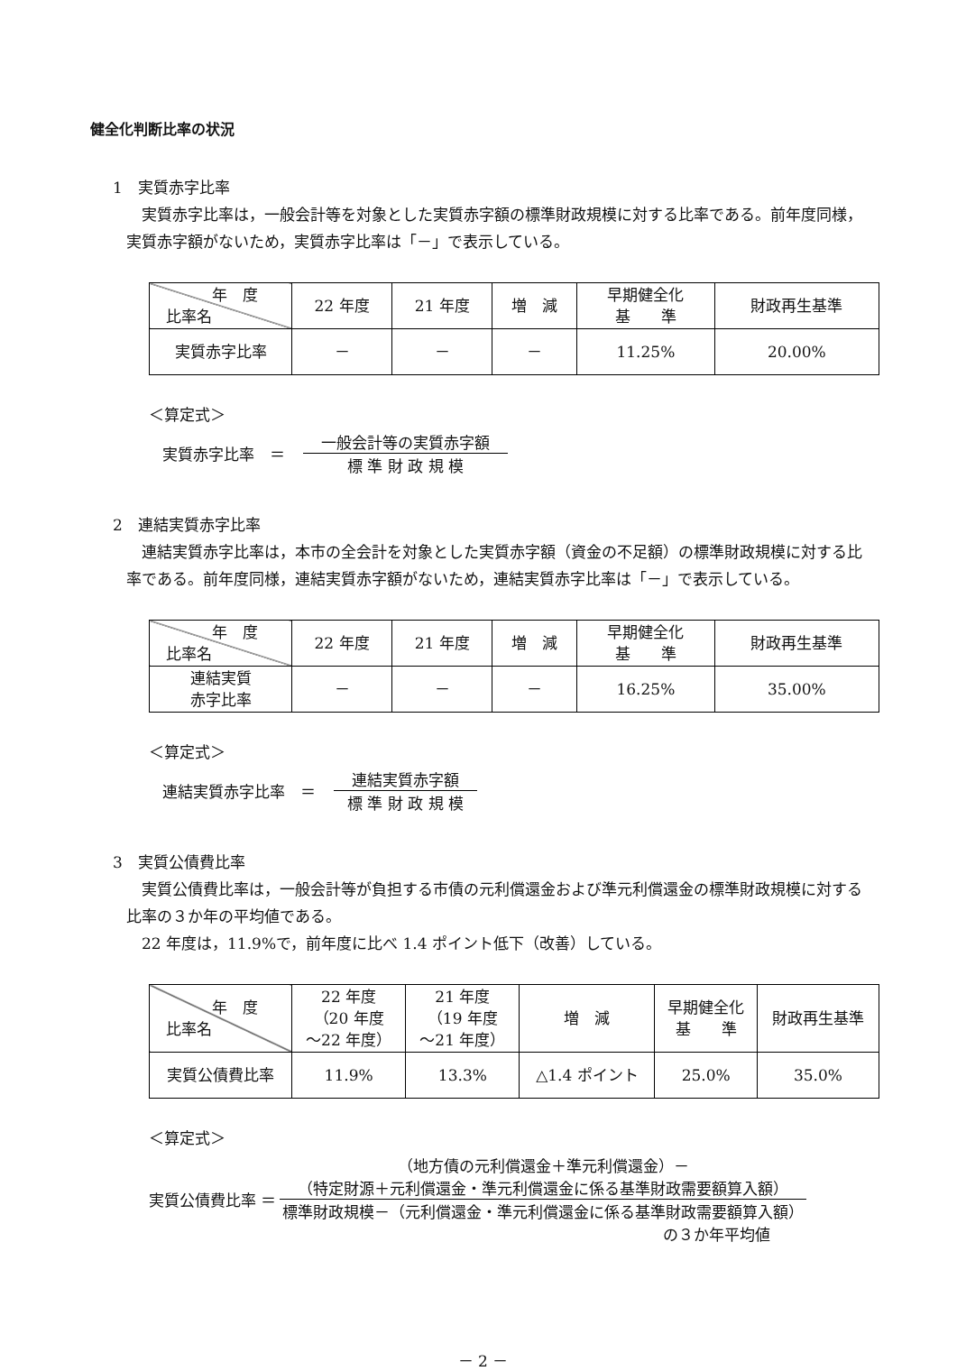健全化判断比率の状況
1　実質赤字比率
　実質赤字比率は，一般会計等を対象とした実質赤字額の標準財政規模に対する比率である。前年度同様，実質赤字額がないため，実質赤字比率は「－」で表示している。
| 年 度 比率名 | 22 年度 | 21 年度 | 増 減 | 早期健全化 基 準 | 財政再生基準 |
| --- | --- | --- | --- | --- | --- |
| 実質赤字比率 | － | － | － | 11.25% | 20.00% |
＜算定式＞
実質赤字比率　＝
一般会計等の実質赤字額
標 準 財 政 規 模
2　連結実質赤字比率
　連結実質赤字比率は，本市の全会計を対象とした実質赤字額（資金の不足額）の標準財政規模に対する比率である。前年度同様，連結実質赤字額がないため，連結実質赤字比率は「－」で表示している。
| 年 度 比率名 | 22 年度 | 21 年度 | 増 減 | 早期健全化 基 準 | 財政再生基準 |
| --- | --- | --- | --- | --- | --- |
| 連結実質 赤字比率 | － | － | － | 16.25% | 35.00% |
＜算定式＞
連結実質赤字比率　＝
連結実質赤字額
標 準 財 政 規 模
3　実質公債費比率
　実質公債費比率は，一般会計等が負担する市債の元利償還金および準元利償還金の標準財政規模に対する比率の３か年の平均値である。
　22 年度は，11.9%で，前年度に比べ 1.4 ポイント低下（改善）している。
| 年 度 比率名 | 22 年度 （20 年度 ～22 年度） | 21 年度 （19 年度 ～21 年度） | 増 減 | 早期健全化 基 準 | 財政再生基準 |
| --- | --- | --- | --- | --- | --- |
| 実質公債費比率 | 11.9% | 13.3% | △1.4 ポイント | 25.0% | 35.0% |
＜算定式＞
実質公債費比率 ＝
（地方債の元利償還金＋準元利償還金）－
（特定財源＋元利償還金・準元利償還金に係る基準財政需要額算入額）
標準財政規模－（元利償還金・準元利償還金に係る基準財政需要額算入額）
の３か年平均値
－ 2 －